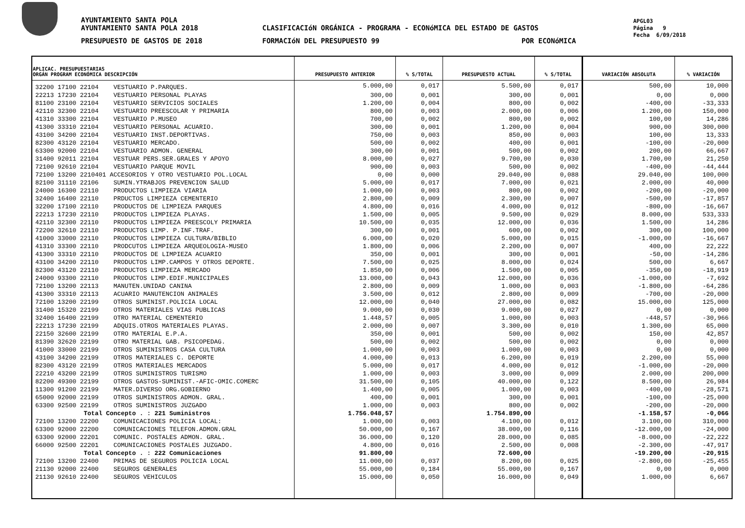AYUNTAMIENTO SANTA POLA
AYUNTAMIENTO SANTA POLA 2018 CLASIFICACIóN ORGÁNICA - PROGRAMA - ECONóMICA DEL ESTADO DE GASTOS
PRESUPUESTO DE GASTOS DE 2018 FORMACIóN DEL PRESUPUESTO 99 POR ECONóMICA
APGL03
Página 9
Fecha 6/09/2018
| APLICAC. PRESUPUESTARIAS ORGÁN PROGRAM ECONÓMICA DESCRIPCIÓN | PRESUPUESTO ANTERIOR | % S/TOTAL | PRESUPUESTO ACTUAL | % S/TOTAL | VARIACIÓN ABSOLUTA | % VARIACIÓN |
| --- | --- | --- | --- | --- | --- | --- |
| 32200 17100 22104 VESTUARIO P.PARQUES. | 5.000,00 | 0,017 | 5.500,00 | 0,017 | 500,00 | 10,000 |
| 22213 17230 22104 VESTUARIO PERSONAL PLAYAS | 300,00 | 0,001 | 300,00 | 0,001 | 0,00 | 0,000 |
| 81100 23100 22104 VESTUARIO SERVICIOS SOCIALES | 1.200,00 | 0,004 | 800,00 | 0,002 | -400,00 | -33,333 |
| 42110 32300 22104 VESTUARIO PREESCOLAR Y PRIMARIA | 800,00 | 0,003 | 2.000,00 | 0,006 | 1.200,00 | 150,000 |
| 41310 33300 22104 VESTUARIO P.MUSEO | 700,00 | 0,002 | 800,00 | 0,002 | 100,00 | 14,286 |
| 41300 33310 22104 VESTUARIO PERSONAL ACUARIO. | 300,00 | 0,001 | 1.200,00 | 0,004 | 900,00 | 300,000 |
| 43100 34200 22104 VESTUARIO INST.DEPORTIVAS. | 750,00 | 0,003 | 850,00 | 0,003 | 100,00 | 13,333 |
| 82300 43120 22104 VESTUARIO MERCADO. | 500,00 | 0,002 | 400,00 | 0,001 | -100,00 | -20,000 |
| 63300 92000 22104 VESTUARIO ADMON. GENERAL | 300,00 | 0,001 | 500,00 | 0,002 | 200,00 | 66,667 |
| 31400 92011 22104 VESTUAR PERS.SER.GRALES Y APOYO | 8.000,00 | 0,027 | 9.700,00 | 0,030 | 1.700,00 | 21,250 |
| 72100 92610 22104 VESTUARIO PARQUE MOVIL | 900,00 | 0,003 | 500,00 | 0,002 | -400,00 | -44,444 |
| 72100 13200 2210401 ACCESORIOS Y OTRO VESTUARIO POL.LOCAL | 0,00 | 0,000 | 29.040,00 | 0,088 | 29.040,00 | 100,000 |
| 82100 31110 22106 SUMIN.YTRABJOS PREVENCION SALUD | 5.000,00 | 0,017 | 7.000,00 | 0,021 | 2.000,00 | 40,000 |
| 24000 16300 22110 PRODUCTOS LIMPIEZA VIARIA | 1.000,00 | 0,003 | 800,00 | 0,002 | -200,00 | -20,000 |
| 32400 16400 22110 PRDUCTOS LIMPIEZA CEMENTERIO | 2.800,00 | 0,009 | 2.300,00 | 0,007 | -500,00 | -17,857 |
| 32200 17100 22110 PRODUCTOS DE LIMPIEZA PARQUES | 4.800,00 | 0,016 | 4.000,00 | 0,012 | -800,00 | -16,667 |
| 22213 17230 22110 PRODUCTOS LIMPIEZA PLAYAS. | 1.500,00 | 0,005 | 9.500,00 | 0,029 | 8.000,00 | 533,333 |
| 42110 32300 22110 PRODUCTOS LIMPIEZA PREESCOLY PRIMARIA | 10.500,00 | 0,035 | 12.000,00 | 0,036 | 1.500,00 | 14,286 |
| 72200 32610 22110 PRODUCTOS LIMP. P.INF.TRAF. | 300,00 | 0,001 | 600,00 | 0,002 | 300,00 | 100,000 |
| 41000 33000 22110 PRODUCTOS LIMPIEZA CULTURA/BIBLIO | 6.000,00 | 0,020 | 5.000,00 | 0,015 | -1.000,00 | -16,667 |
| 41310 33300 22110 PRODCUTOS LIMPIEZA ARQUEOLOGIA-MUSEO | 1.800,00 | 0,006 | 2.200,00 | 0,007 | 400,00 | 22,222 |
| 41300 33310 22110 PRODUCTOS DE LIMPIEZA ACUARIO | 350,00 | 0,001 | 300,00 | 0,001 | -50,00 | -14,286 |
| 43100 34200 22110 PRODUCTOS LIMP.CAMPOS Y OTROS DEPORTE. | 7.500,00 | 0,025 | 8.000,00 | 0,024 | 500,00 | 6,667 |
| 82300 43120 22110 PRODUCTOS LIMPIEZA MERCADO | 1.850,00 | 0,006 | 1.500,00 | 0,005 | -350,00 | -18,919 |
| 24000 93300 22110 PRODUCTOS LIMP.EDIF.MUNICIPALES | 13.000,00 | 0,043 | 12.000,00 | 0,036 | -1.000,00 | -7,692 |
| 72100 13200 22113 MANUTEN.UNIDAD CANINA | 2.800,00 | 0,009 | 1.000,00 | 0,003 | -1.800,00 | -64,286 |
| 41300 33310 22113 ACUARIO MANUTENCION ANIMALES | 3.500,00 | 0,012 | 2.800,00 | 0,009 | -700,00 | -20,000 |
| 72100 13200 22199 OTROS SUMINIST.POLICIA LOCAL | 12.000,00 | 0,040 | 27.000,00 | 0,082 | 15.000,00 | 125,000 |
| 31400 15320 22199 OTROS MATERIALES VIAS PUBLICAS | 9.000,00 | 0,030 | 9.000,00 | 0,027 | 0,00 | 0,000 |
| 32400 16400 22199 OTRO MATERIAL CEMENTERIO | 1.448,57 | 0,005 | 1.000,00 | 0,003 | -448,57 | -30,966 |
| 22213 17230 22199 ADQUIS.OTROS MATERIALES PLAYAS. | 2.000,00 | 0,007 | 3.300,00 | 0,010 | 1.300,00 | 65,000 |
| 22150 32600 22199 OTRO MATERIAL E.P.A. | 350,00 | 0,001 | 500,00 | 0,002 | 150,00 | 42,857 |
| 81390 32620 22199 OTRO MATERIAL GAB. PSICOPEDAG. | 500,00 | 0,002 | 500,00 | 0,002 | 0,00 | 0,000 |
| 41000 33000 22199 OTROS SUMINISTROS CASA CULTURA | 1.000,00 | 0,003 | 1.000,00 | 0,003 | 0,00 | 0,000 |
| 43100 34200 22199 OTROS MATERIALES C. DEPORTE | 4.000,00 | 0,013 | 6.200,00 | 0,019 | 2.200,00 | 55,000 |
| 82300 43120 22199 OTROS MATERIALES MERCADOS | 5.000,00 | 0,017 | 4.000,00 | 0,012 | -1.000,00 | -20,000 |
| 22210 43200 22199 OTROS SUMINISTROS TURISMO | 1.000,00 | 0,003 | 3.000,00 | 0,009 | 2.000,00 | 200,000 |
| 82200 49300 22199 OTROS GASTOS-SUMINIST.-AFIC-OMIC.COMERC | 31.500,00 | 0,105 | 40.000,00 | 0,122 | 8.500,00 | 26,984 |
| 11300 91200 22199 MATER.DIVERSO ORG.GOBIERNO | 1.400,00 | 0,005 | 1.000,00 | 0,003 | -400,00 | -28,571 |
| 65000 92000 22199 OTROS SUMINISTROS ADMON. GRAL. | 400,00 | 0,001 | 300,00 | 0,001 | -100,00 | -25,000 |
| 63300 92500 22199 OTROS SUMINISTROS JUZGADO | 1.000,00 | 0,003 | 800,00 | 0,002 | -200,00 | -20,000 |
| Total Concepto . : 221 Suministros | 1.756.048,57 | | 1.754.890,00 | | -1.158,57 | -0,066 |
| 72100 13200 22200 COMUNICACIONES POLICIA LOCAL: | 1.000,00 | 0,003 | 4.100,00 | 0,012 | 3.100,00 | 310,000 |
| 63300 92000 22200 COMUNICACIONES TELEFON.ADMON.GRAL | 50.000,00 | 0,167 | 38.000,00 | 0,116 | -12.000,00 | -24,000 |
| 63300 92000 22201 COMUNIC. POSTALES ADMON. GRAL. | 36.000,00 | 0,120 | 28.000,00 | 0,085 | -8.000,00 | -22,222 |
| 66000 92500 22201 COMUNICACIONES POSTALES JUZGADO. | 4.800,00 | 0,016 | 2.500,00 | 0,008 | -2.300,00 | -47,917 |
| Total Concepto . : 222 Comunicaciones | 91.800,00 | | 72.600,00 | | -19.200,00 | -20,915 |
| 72100 13200 22400 PRIMAS DE SEGUROS POLICIA LOCAL | 11.000,00 | 0,037 | 8.200,00 | 0,025 | -2.800,00 | -25,455 |
| 21130 92000 22400 SEGUROS GENERALES | 55.000,00 | 0,184 | 55.000,00 | 0,167 | 0,00 | 0,000 |
| 21130 92610 22400 SEGUROS VEHICULOS | 15.000,00 | 0,050 | 16.000,00 | 0,049 | 1.000,00 | 6,667 |